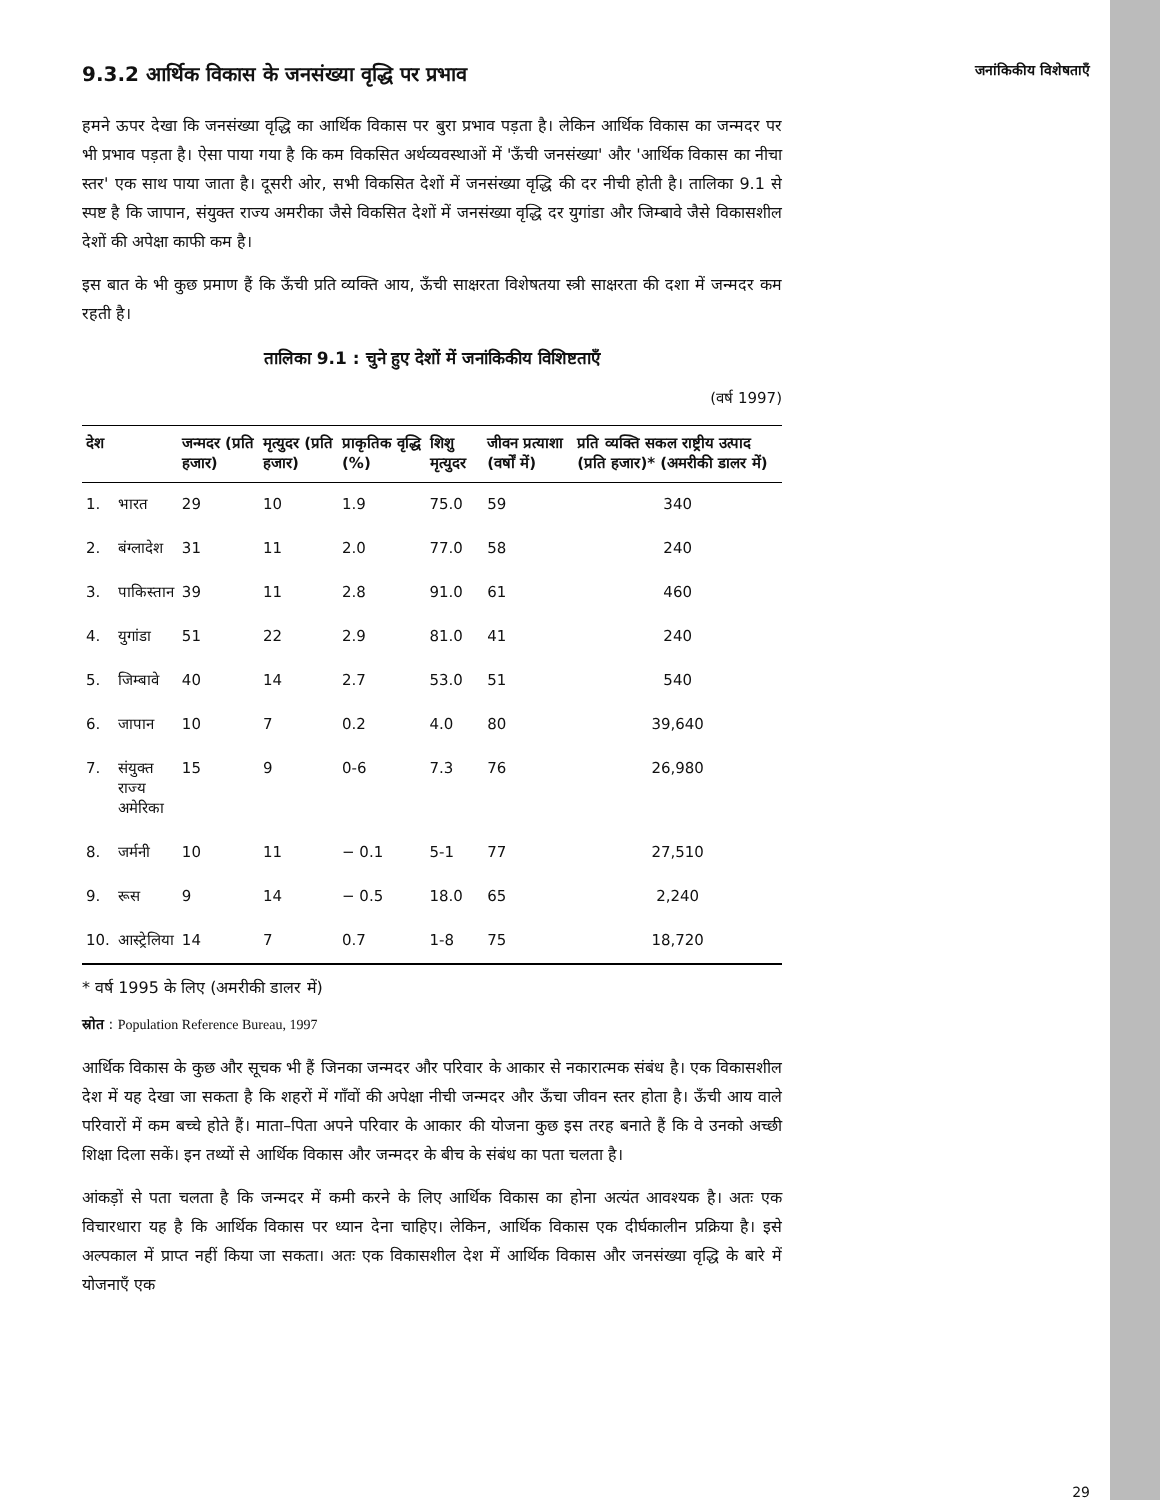जनांकिकीय विशेषताएँ
9.3.2 आर्थिक विकास के जनसंख्या वृद्धि पर प्रभाव
हमने ऊपर देखा कि जनसंख्या वृद्धि का आर्थिक विकास पर बुरा प्रभाव पड़ता है। लेकिन आर्थिक विकास का जन्मदर पर भी प्रभाव पड़ता है। ऐसा पाया गया है कि कम विकसित अर्थव्यवस्थाओं में 'ऊँची जनसंख्या' और 'आर्थिक विकास का नीचा स्तर' एक साथ पाया जाता है। दूसरी ओर, सभी विकसित देशों में जनसंख्या वृद्धि की दर नीची होती है। तालिका 9.1 से स्पष्ट है कि जापान, संयुक्त राज्य अमरीका जैसे विकसित देशों में जनसंख्या वृद्धि दर युगांडा और जिम्बावे जैसे विकासशील देशों की अपेक्षा काफी कम है।
इस बात के भी कुछ प्रमाण हैं कि ऊँची प्रति व्यक्ति आय, ऊँची साक्षरता विशेषतया स्त्री साक्षरता की दशा में जन्मदर कम रहती है।
तालिका 9.1 : चुने हुए देशों में जनांकिकीय विशिष्टताएँ
(वर्ष 1997)
| देश | | जन्मदर (प्रति हजार) | मृत्युदर (प्रति हजार) | प्राकृतिक वृद्धि (%) | शिशु मृत्युदर | जीवन प्रत्याशा (वर्षों में) | प्रति व्यक्ति सकल राष्ट्रीय उत्पाद (प्रति हजार)* (अमरीकी डालर में) |
| --- | --- | --- | --- | --- | --- | --- | --- |
| 1. | भारत | 29 | 10 | 1.9 | 75.0 | 59 | 340 |
| 2. | बंग्लादेश | 31 | 11 | 2.0 | 77.0 | 58 | 240 |
| 3. | पाकिस्तान | 39 | 11 | 2.8 | 91.0 | 61 | 460 |
| 4. | युगांडा | 51 | 22 | 2.9 | 81.0 | 41 | 240 |
| 5. | जिम्बावे | 40 | 14 | 2.7 | 53.0 | 51 | 540 |
| 6. | जापान | 10 | 7 | 0.2 | 4.0 | 80 | 39,640 |
| 7. | संयुक्त राज्य अमेरिका | 15 | 9 | 0-6 | 7.3 | 76 | 26,980 |
| 8. | जर्मनी | 10 | 11 | − 0.1 | 5-1 | 77 | 27,510 |
| 9. | रूस | 9 | 14 | − 0.5 | 18.0 | 65 | 2,240 |
| 10. | आस्ट्रेलिया | 14 | 7 | 0.7 | 1-8 | 75 | 18,720 |
* वर्ष 1995 के लिए (अमरीकी डालर में)
स्रोत : Population Reference Bureau, 1997
आर्थिक विकास के कुछ और सूचक भी हैं जिनका जन्मदर और परिवार के आकार से नकारात्मक संबंध है। एक विकासशील देश में यह देखा जा सकता है कि शहरों में गाँवों की अपेक्षा नीची जन्मदर और ऊँचा जीवन स्तर होता है। ऊँची आय वाले परिवारों में कम बच्चे होते हैं। माता–पिता अपने परिवार के आकार की योजना कुछ इस तरह बनाते हैं कि वे उनको अच्छी शिक्षा दिला सकें। इन तथ्यों से आर्थिक विकास और जन्मदर के बीच के संबंध का पता चलता है।
आंकड़ों से पता चलता है कि जन्मदर में कमी करने के लिए आर्थिक विकास का होना अत्यंत आवश्यक है। अतः एक विचारधारा यह है कि आर्थिक विकास पर ध्यान देना चाहिए। लेकिन, आर्थिक विकास एक दीर्घकालीन प्रक्रिया है। इसे अल्पकाल में प्राप्त नहीं किया जा सकता। अतः एक विकासशील देश में आर्थिक विकास और जनसंख्या वृद्धि के बारे में योजनाएँ एक
29